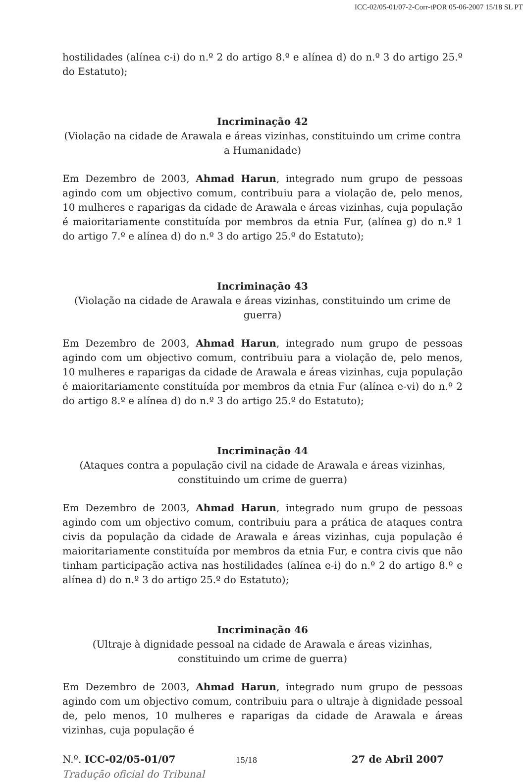ICC-02/05-01/07-2-Corr-tPOR 05-06-2007 15/18 SL PT
hostilidades (alínea c-i) do n.º 2 do artigo 8.º e alínea d) do n.º 3 do artigo 25.º do Estatuto);
Incriminação 42
(Violação na cidade de Arawala e áreas vizinhas, constituindo um crime contra a Humanidade)
Em Dezembro de 2003, Ahmad Harun, integrado num grupo de pessoas agindo com um objectivo comum, contribuiu para a violação de, pelo menos, 10 mulheres e raparigas da cidade de Arawala e áreas vizinhas, cuja população é maioritariamente constituída por membros da etnia Fur, (alínea g) do n.º 1 do artigo 7.º e alínea d) do n.º 3 do artigo 25.º do Estatuto);
Incriminação 43
(Violação na cidade de Arawala e áreas vizinhas, constituindo um crime de guerra)
Em Dezembro de 2003, Ahmad Harun, integrado num grupo de pessoas agindo com um objectivo comum, contribuiu para a violação de, pelo menos, 10 mulheres e raparigas da cidade de Arawala e áreas vizinhas, cuja população é maioritariamente constituída por membros da etnia Fur (alínea e-vi) do n.º 2 do artigo 8.º e alínea d) do n.º 3 do artigo 25.º do Estatuto);
Incriminação 44
(Ataques contra a população civil na cidade de Arawala e áreas vizinhas,
constituindo um crime de guerra)
Em Dezembro de 2003, Ahmad Harun, integrado num grupo de pessoas agindo com um objectivo comum, contribuiu para a prática de ataques contra civis da população da cidade de Arawala e áreas vizinhas, cuja população é maioritariamente constituída por membros da etnia Fur, e contra civis que não tinham participação activa nas hostilidades (alínea e-i) do n.º 2 do artigo 8.º e alínea d) do n.º 3 do artigo 25.º do Estatuto);
Incriminação 46
(Ultraje à dignidade pessoal na cidade de Arawala e áreas vizinhas, constituindo um crime de guerra)
Em Dezembro de 2003, Ahmad Harun, integrado num grupo de pessoas agindo com um objectivo comum, contribuiu para o ultraje à dignidade pessoal de, pelo menos, 10 mulheres e raparigas da cidade de Arawala e áreas vizinhas, cuja população é
N.º. ICC-02/05-01/07 15/18 27 de Abril 2007
Tradução oficial do Tribunal